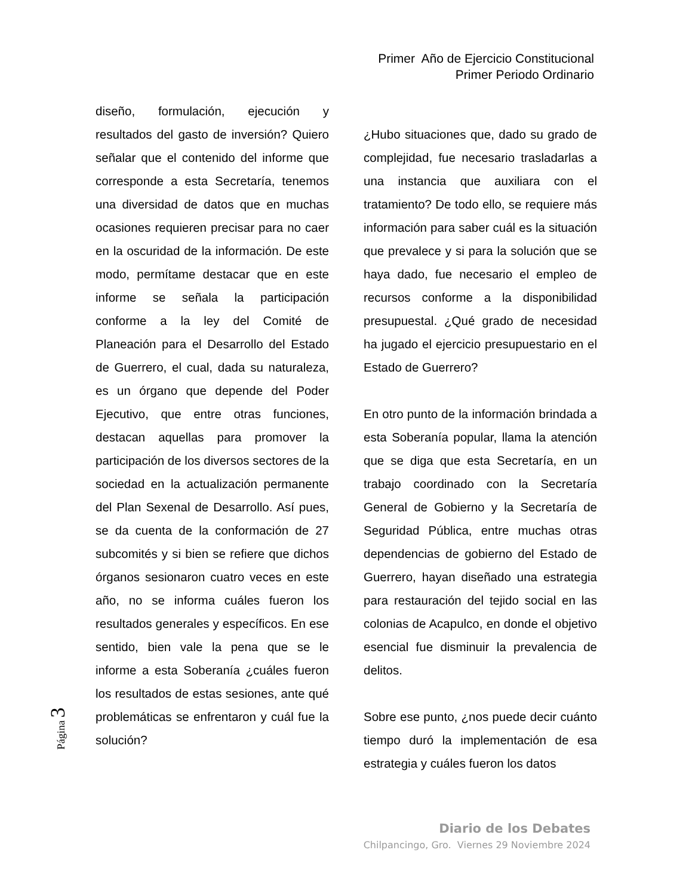Primer Año de Ejercicio Constitucional
Primer Periodo Ordinario
diseño, formulación, ejecución y resultados del gasto de inversión? Quiero señalar que el contenido del informe que corresponde a esta Secretaría, tenemos una diversidad de datos que en muchas ocasiones requieren precisar para no caer en la oscuridad de la información. De este modo, permítame destacar que en este informe se señala la participación conforme a la ley del Comité de Planeación para el Desarrollo del Estado de Guerrero, el cual, dada su naturaleza, es un órgano que depende del Poder Ejecutivo, que entre otras funciones, destacan aquellas para promover la participación de los diversos sectores de la sociedad en la actualización permanente del Plan Sexenal de Desarrollo. Así pues, se da cuenta de la conformación de 27 subcomités y si bien se refiere que dichos órganos sesionaron cuatro veces en este año, no se informa cuáles fueron los resultados generales y específicos. En ese sentido, bien vale la pena que se le informe a esta Soberanía ¿cuáles fueron los resultados de estas sesiones, ante qué problemáticas se enfrentaron y cuál fue la solución?
¿Hubo situaciones que, dado su grado de complejidad, fue necesario trasladarlas a una instancia que auxiliara con el tratamiento? De todo ello, se requiere más información para saber cuál es la situación que prevalece y si para la solución que se haya dado, fue necesario el empleo de recursos conforme a la disponibilidad presupuestal. ¿Qué grado de necesidad ha jugado el ejercicio presupuestario en el Estado de Guerrero?
En otro punto de la información brindada a esta Soberanía popular, llama la atención que se diga que esta Secretaría, en un trabajo coordinado con la Secretaría General de Gobierno y la Secretaría de Seguridad Pública, entre muchas otras dependencias de gobierno del Estado de Guerrero, hayan diseñado una estrategia para restauración del tejido social en las colonias de Acapulco, en donde el objetivo esencial fue disminuir la prevalencia de delitos.
Sobre ese punto, ¿nos puede decir cuánto tiempo duró la implementación de esa estrategia y cuáles fueron los datos
Página 3
Diario de los Debates
Chilpancingo, Gro. Viernes 29 Noviembre 2024